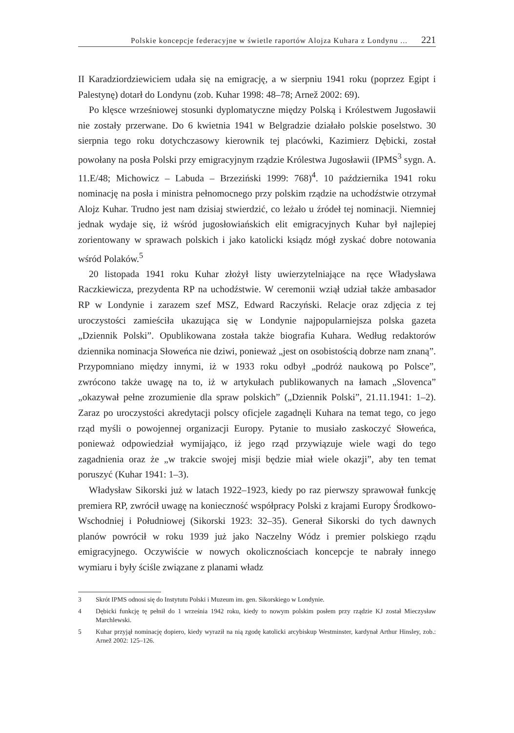Polskie koncepcje federacyjne w świetle raportów Alojza Kuhara z Londynu ... 221
II Karadziordziewiciem udała się na emigrację, a w sierpniu 1941 roku (poprzez Egipt i Palestynę) dotarł do Londynu (zob. Kuhar 1998: 48–78; Arnež 2002: 69).
Po klęsce wrześniowej stosunki dyplomatyczne między Polską i Królestwem Jugosławii nie zostały przerwane. Do 6 kwietnia 1941 w Belgradzie działało polskie poselstwo. 30 sierpnia tego roku dotychczasowy kierownik tej placówki, Kazimierz Dębicki, został powołany na posła Polski przy emigracyjnym rządzie Królestwa Jugosławii (IPMS<sup>3</sup> sygn. A. 11.E/48; Michowicz – Labuda – Brzeziński 1999: 768)<sup>4</sup>. 10 października 1941 roku nominację na posła i ministra pełnomocnego przy polskim rządzie na uchodźstwie otrzymał Alojz Kuhar. Trudno jest nam dzisiaj stwierdzić, co leżało u źródeł tej nominacji. Niemniej jednak wydaje się, iż wśród jugosłowiańskich elit emigracyjnych Kuhar był najlepiej zorientowany w sprawach polskich i jako katolicki ksiądz mógł zyskać dobre notowania wśród Polaków.<sup>5</sup>
20 listopada 1941 roku Kuhar złożył listy uwierzytelniające na ręce Władysława Raczkiewicza, prezydenta RP na uchodźstwie. W ceremonii wziął udział także ambasador RP w Londynie i zarazem szef MSZ, Edward Raczyński. Relacje oraz zdjęcia z tej uroczystości zamieściła ukazująca się w Londynie najpopularniejsza polska gazeta „Dziennik Polski”. Opublikowana została także biografia Kuhara. Według redaktorów dziennika nominacja Słoweńca nie dziwi, ponieważ „jest on osobistością dobrze nam znaną”. Przypomniano między innymi, iż w 1933 roku odbył „podróż naukową po Polsce”, zwrócono także uwagę na to, iż w artykułach publikowanych na łamach „Slovenca” „okazywał pełne zrozumienie dla spraw polskich” („Dziennik Polski”, 21.11.1941: 1–2). Zaraz po uroczystości akredytacji polscy oficjele zagadnęli Kuhara na temat tego, co jego rząd myśli o powojennej organizacji Europy. Pytanie to musiało zaskoczyć Słoweńca, ponieważ odpowiedział wymijająco, iż jego rząd przywiązuje wiele wagi do tego zagadnienia oraz że „w trakcie swojej misji będzie miał wiele okazji”, aby ten temat poruszyć (Kuhar 1941: 1–3).
Władysław Sikorski już w latach 1922–1923, kiedy po raz pierwszy sprawował funkcję premiera RP, zwrócił uwagę na konieczność współpracy Polski z krajami Europy Środkowo-Wschodniej i Południowej (Sikorski 1923: 32–35). Generał Sikorski do tych dawnych planów powrócił w roku 1939 już jako Naczelny Wódz i premier polskiego rządu emigracyjnego. Oczywiście w nowych okolicznościach koncepcje te nabrały innego wymiaru i były ściśle związane z planami władz
3 Skrót IPMS odnosi się do Instytutu Polski i Muzeum im. gen. Sikorskiego w Londynie.
4 Dębicki funkcję tę pełnił do 1 września 1942 roku, kiedy to nowym polskim posłem przy rządzie KJ został Mieczysław Marchlewski.
5 Kuhar przyjął nominację dopiero, kiedy wyraził na nią zgodę katolicki arcybiskup Westminster, kardynał Arthur Hinsley, zob.: Arnež 2002: 125–126.